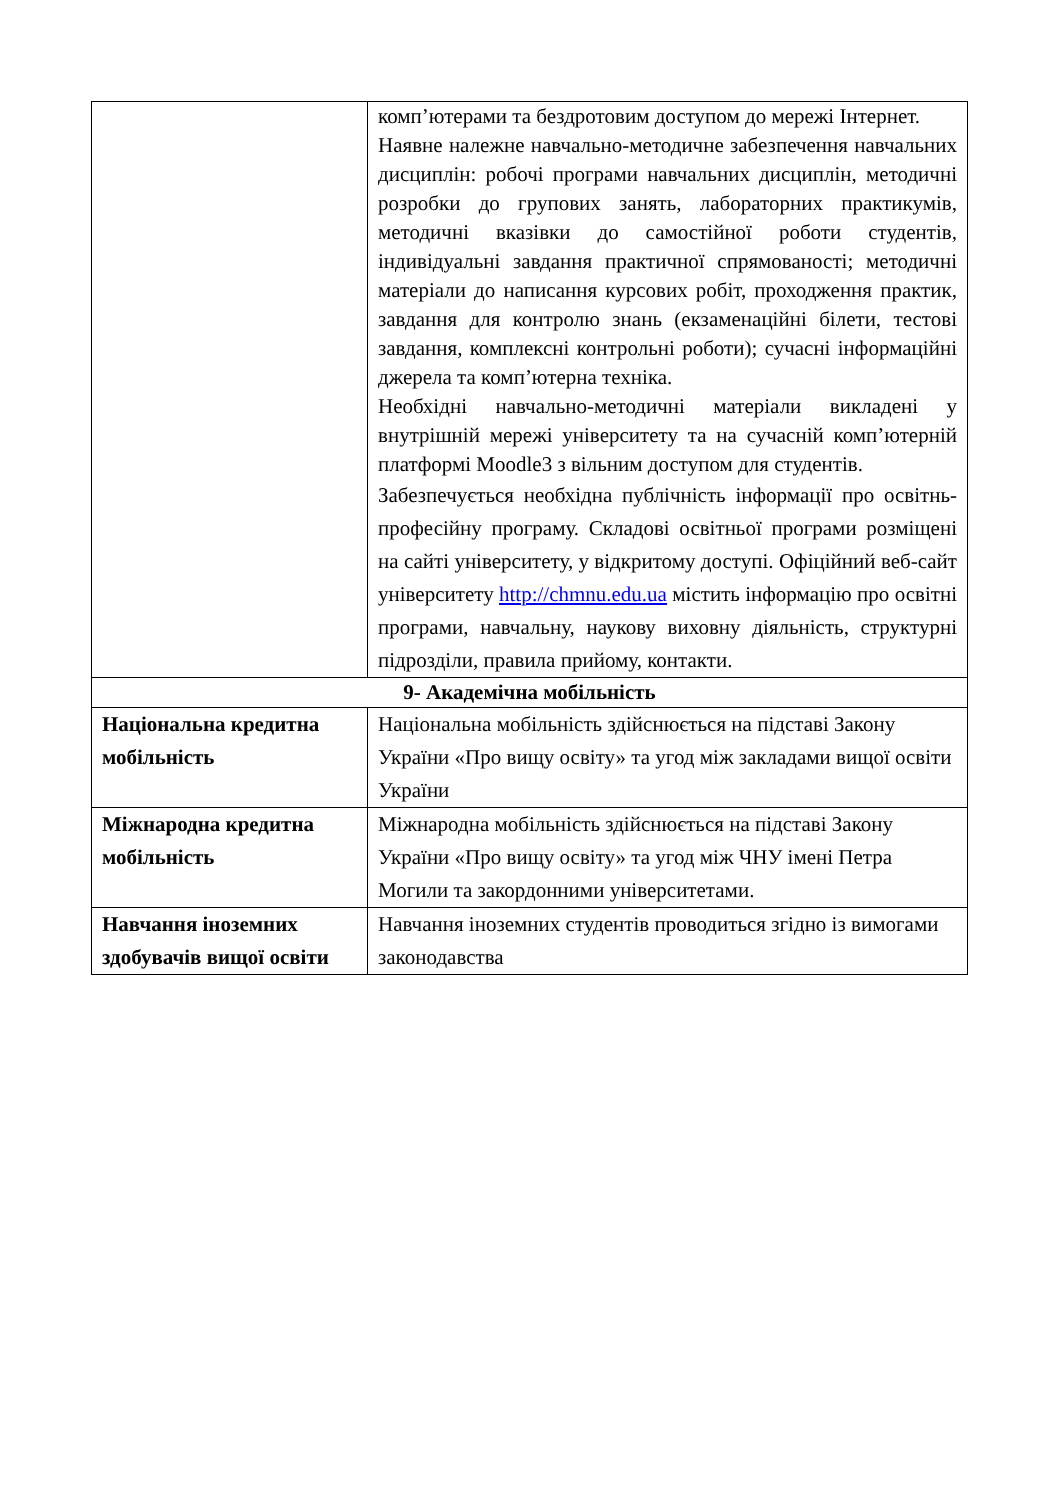| | комп’ютерами та бездротовим доступом до мережі Інтернет. Наявне належне навчально-методичне забезпечення навчальних дисциплін: робочі програми навчальних дисциплін, методичні розробки до групових занять, лабораторних практикумів, методичні вказівки до самостійної роботи студентів, індивідуальні завдання практичної спрямованості; методичні матеріали до написання курсових робіт, проходження практик, завдання для контролю знань (екзаменаційні білети, тестові завдання, комплексні контрольні роботи); сучасні інформаційні джерела та комп’ютерна техніка. Необхідні навчально-методичні матеріали викладені у внутрішній мережі університету та на сучасній комп’ютерній платформі Moodle3 з вільним доступом для студентів. Забезпечується необхідна публічність інформації про освітнь-професійну програму. Складові освітньої програми розміщені на сайті університету, у відкритому доступі. Офіційний веб-сайт університету http://chmnu.edu.ua містить інформацію про освітні програми, навчальну, наукову виховну діяльність, структурні підрозділи, правила прийому, контакти. |
| 9- Академічна мобільність | |
| Національна кредитна мобільність | Національна мобільність здійснюється на підставі Закону України «Про вищу освіту» та угод між закладами вищої освіти України |
| Міжнародна кредитна мобільність | Міжнародна мобільність здійснюється на підставі Закону України «Про вищу освіту» та угод між ЧНУ імені Петра Могили та закордонними університетами. |
| Навчання іноземних здобувачів вищої освіти | Навчання іноземних студентів проводиться згідно із вимогами законодавства |